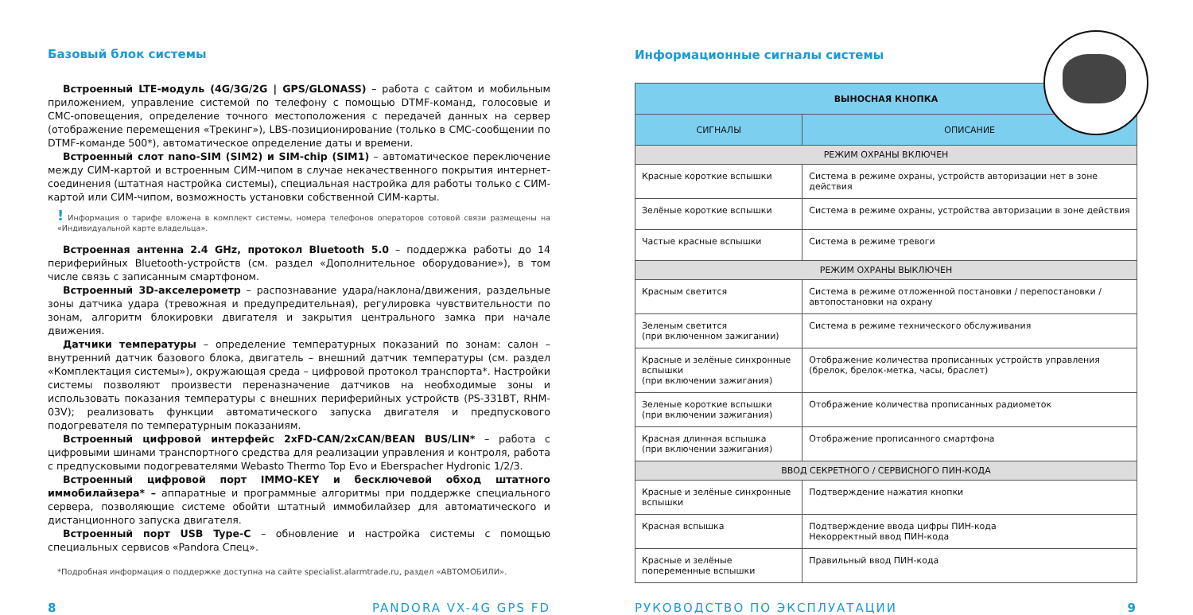Базовый блок системы
Встроенный LTE-модуль (4G/3G/2G | GPS/GLONASS) – работа с сайтом и мобильным приложением, управление системой по телефону с помощью DTMF-команд, голосовые и СМС-оповещения, определение точного местоположения с передачей данных на сервер (отображение перемещения «Трекинг»), LBS-позиционирование (только в СМС-сообщении по DTMF-команде 500*), автоматическое определение даты и времени.
Встроенный слот nano-SIM (SIM2) и SIM-chip (SIM1) – автоматическое переключение между СИМ-картой и встроенным СИМ-чипом в случае некачественного покрытия интернет-соединения (штатная настройка системы), специальная настройка для работы только с СИМ-картой или СИМ-чипом, возможность установки собственной СИМ-карты.
! Информация о тарифе вложена в комплект системы, номера телефонов операторов сотовой связи размещены на «Индивидуальной карте владельца».
Встроенная антенна 2.4 GHz, протокол Bluetooth 5.0 – поддержка работы до 14 периферийных Bluetooth-устройств (см. раздел «Дополнительное оборудование»), в том числе связь с записанным смартфоном.
Встроенный 3D-акселерометр – распознавание удара/наклона/движения, раздельные зоны датчика удара (тревожная и предупредительная), регулировка чувствительности по зонам, алгоритм блокировки двигателя и закрытия центрального замка при начале движения.
Датчики температуры – определение температурных показаний по зонам: салон – внутренний датчик базового блока, двигатель – внешний датчик температуры (см. раздел «Комплектация системы»), окружающая среда – цифровой протокол транспорта*. Настройки системы позволяют произвести переназначение датчиков на необходимые зоны и использовать показания температуры с внешних периферийных устройств (PS-331BT, RHM-03V); реализовать функции автоматического запуска двигателя и предпускового подогревателя по температурным показаниям.
Встроенный цифровой интерфейс 2xFD-CAN/2xCAN/BEAN BUS/LIN* – работа с цифровыми шинами транспортного средства для реализации управления и контроля, работа с предпусковыми подогревателями Webasto Thermo Top Evo и Eberspacher Hydronic 1/2/3.
Встроенный цифровой порт IMMO-KEY и бесключевой обход штатного иммобилайзера* – аппаратные и программные алгоритмы при поддержке специального сервера, позволяющие системе обойти штатный иммобилайзер для автоматического и дистанционного запуска двигателя.
Встроенный порт USB Type-C – обновление и настройка системы с помощью специальных сервисов «Pandora Спец».
*Подробная информация о поддержке доступна на сайте specialist.alarmtrade.ru, раздел «АВТОМОБИЛИ».
Информационные сигналы системы
| ВЫНОСНАЯ КНОПКА | |
| --- | --- |
| СИГНАЛЫ | ОПИСАНИЕ |
| РЕЖИМ ОХРАНЫ ВКЛЮЧЕН | |
| Красные короткие вспышки | Система в режиме охраны, устройств авторизации нет в зоне действия |
| Зелёные короткие вспышки | Система в режиме охраны, устройства авторизации в зоне действия |
| Частые красные вспышки | Система в режиме тревоги |
| РЕЖИМ ОХРАНЫ ВЫКЛЮЧЕН | |
| Красным светится | Система в режиме отложенной постановки / перепостановки / автопостановки на охрану |
| Зеленым светится (при включенном зажигании) | Система в режиме технического обслуживания |
| Красные и зелёные синхронные вспышки (при включении зажигания) | Отображение количества прописанных устройств управления (брелок, брелок-метка, часы, браслет) |
| Зеленые короткие вспышки (при включении зажигания) | Отображение количества прописанных радиометок |
| Красная длинная вспышка (при включении зажигания) | Отображение прописанного смартфона |
| ВВОД СЕКРЕТНОГО / СЕРВИСНОГО ПИН-КОДА | |
| Красные и зелёные синхронные вспышки | Подтверждение нажатия кнопки |
| Красная вспышка | Подтверждение ввода цифры ПИН-кода Некорректный ввод ПИН-кода |
| Красные и зелёные попеременные вспышки | Правильный ввод ПИН-кода |
8 PANDORA VX-4G GPS FD РУКОВОДСТВО ПО ЭКСПЛУАТАЦИИ 9